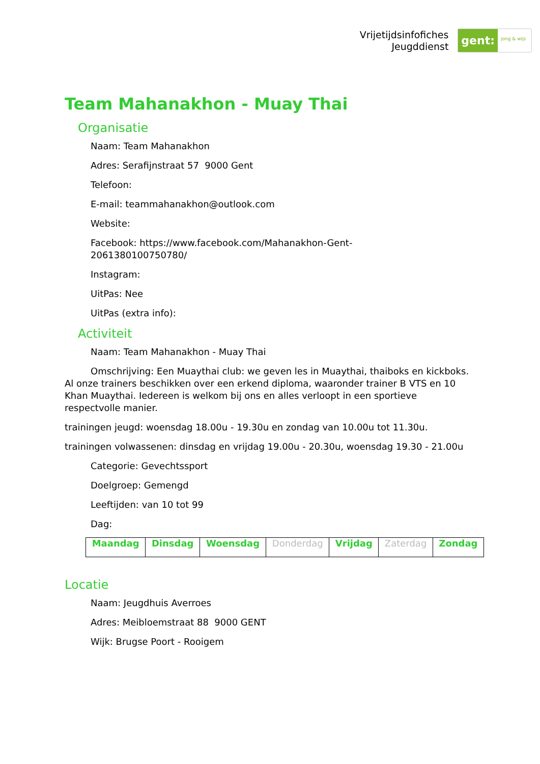Vrijetijdsinfofiches
Jeugddienst
gent:
jong & wijs
Team Mahanakhon - Muay Thai
Organisatie
Naam: Team Mahanakhon
Adres: Serafijnstraat 57 9000 Gent
Telefoon:
E-mail: teammahanakhon@outlook.com
Website:
Facebook: https://www.facebook.com/Mahanakhon-Gent-
2061380100750780/
Instagram:
UitPas: Nee
UitPas (extra info):
Activiteit
Naam: Team Mahanakhon - Muay Thai
Omschrijving: Een Muaythai club: we geven les in Muaythai, thaiboks en kickboks. Al onze trainers beschikken over een erkend diploma, waaronder trainer B VTS en 10 Khan Muaythai. Iedereen is welkom bij ons en alles verloopt in een sportieve respectvolle manier.
trainingen jeugd: woensdag 18.00u - 19.30u en zondag van 10.00u tot 11.30u.
trainingen volwassenen: dinsdag en vrijdag 19.00u - 20.30u, woensdag 19.30 - 21.00u
Categorie: Gevechtssport
Doelgroep: Gemengd
Leeftijden: van 10 tot 99
Dag:
| Maandag | Dinsdag | Woensdag | Donderdag | Vrijdag | Zaterdag | Zondag |
Locatie
Naam: Jeugdhuis Averroes
Adres: Meibloemstraat 88 9000 GENT
Wijk: Brugse Poort - Rooigem